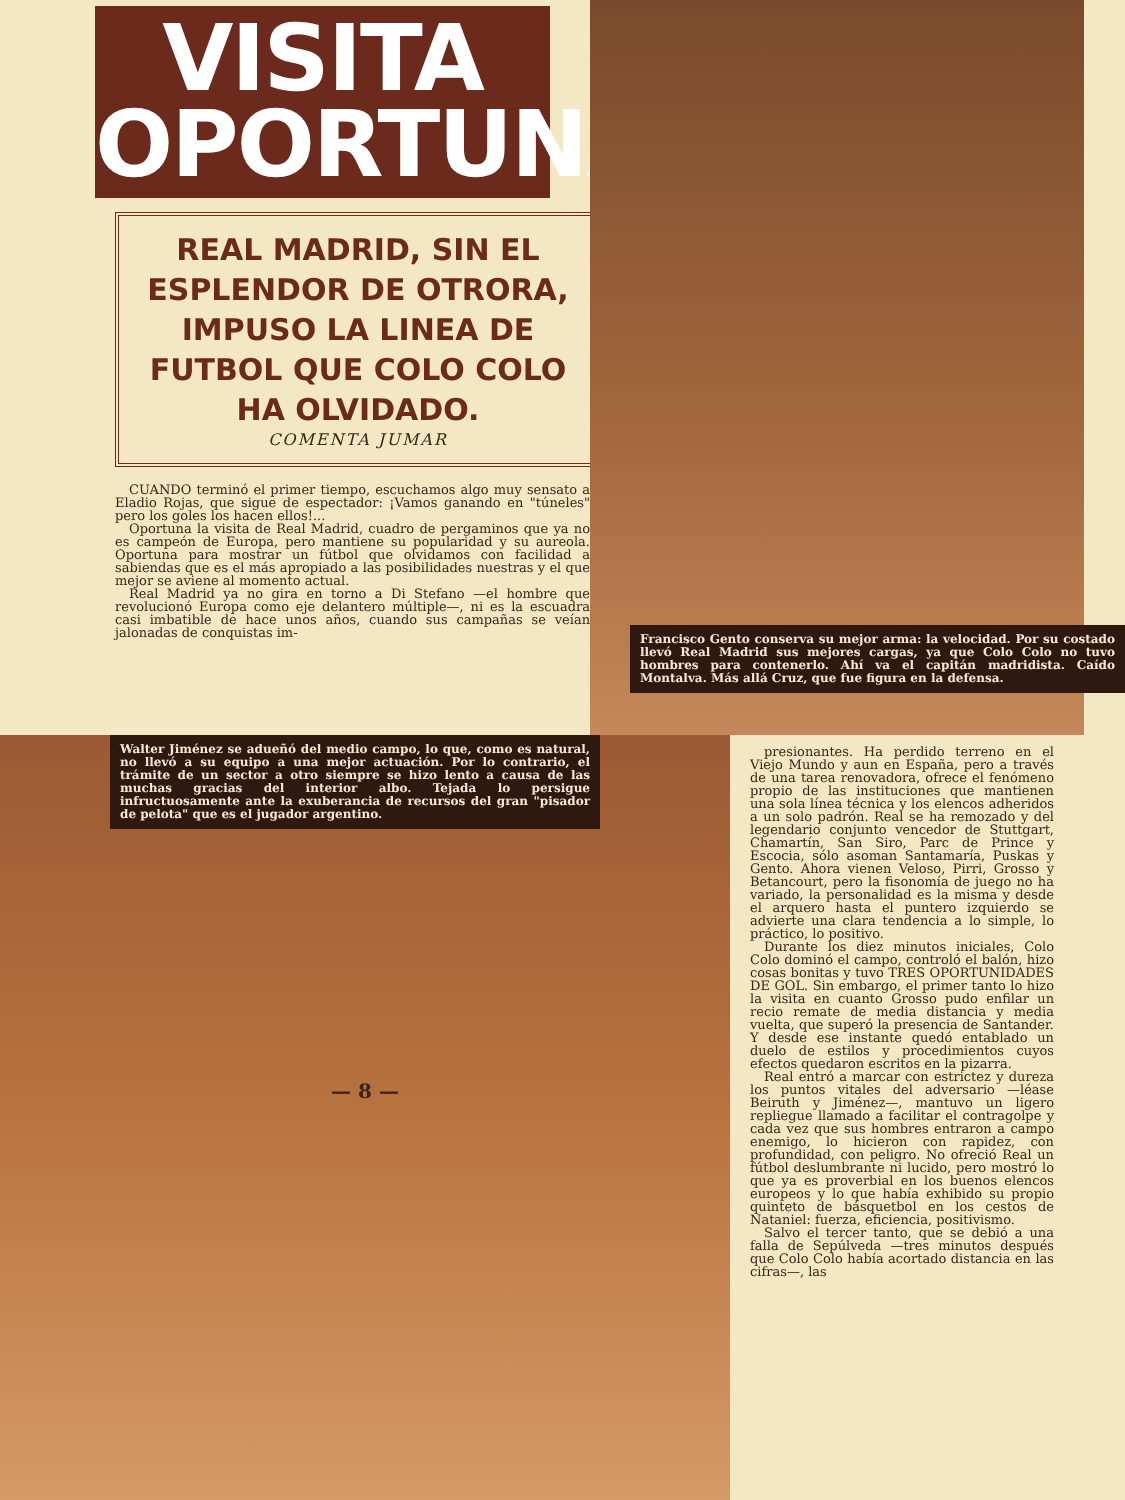VISITA OPORTUNA
REAL MADRID, SIN EL ESPLENDOR DE OTRORA, IMPUSO LA LINEA DE FUTBOL QUE COLO COLO HA OLVIDADO.
COMENTA JUMAR
CUANDO terminó el primer tiempo, escuchamos algo muy sensato a Eladio Rojas, que sigue de espectador: ¡Vamos ganando en "túneles" pero los goles los hacen ellos!...
Oportuna la visita de Real Madrid, cuadro de pergaminos que ya no es campeón de Europa, pero mantiene su popularidad y su aureola. Oportuna para mostrar un fútbol que olvidamos con facilidad a sabiendas que es el más apropiado a las posibilidades nuestras y el que mejor se aviene al momento actual.
Real Madrid ya no gira en torno a Di Stefano —el hombre que revolucionó Europa como eje delantero múltiple—, ni es la escuadra casi imbatible de hace unos años, cuando sus campañas se veían jalonadas de conquistas im-
Francisco Gento conserva su mejor arma: la velocidad. Por su costado llevó Real Madrid sus mejores cargas, ya que Colo Colo no tuvo hombres para contenerlo. Ahí va el capitán madridista. Caído Montalva. Más allá Cruz, que fue figura en la defensa.
Walter Jiménez se adueñó del medio campo, lo que, como es natural, no llevó a su equipo a una mejor actuación. Por lo contrario, el trámite de un sector a otro siempre se hizo lento a causa de las muchas gracias del interior albo. Tejada lo persigue infructuosamente ante la exuberancia de recursos del gran "pisador de pelota" que es el jugador argentino.
— 8 —
presionantes. Ha perdido terreno en el Viejo Mundo y aun en España, pero a través de una tarea renovadora, ofrece el fenómeno propio de las instituciones que mantienen una sola línea técnica y los elencos adheridos a un solo padrón. Real se ha remozado y del legendario conjunto vencedor de Stuttgart, Chamartín, San Siro, Parc de Prince y Escocia, sólo asoman Santamaría, Puskas y Gento. Ahora vienen Veloso, Pirri, Grosso y Betancourt, pero la fisonomía de juego no ha variado, la personalidad es la misma y desde el arquero hasta el puntero izquierdo se advierte una clara tendencia a lo simple, lo práctico, lo positivo.
Durante los diez minutos iniciales, Colo Colo dominó el campo, controló el balón, hizo cosas bonitas y tuvo TRES OPORTUNIDADES DE GOL. Sin embargo, el primer tanto lo hizo la visita en cuanto Grosso pudo enfilar un recio remate de media distancia y media vuelta, que superó la presencia de Santander. Y desde ese instante quedó entablado un duelo de estilos y procedimientos cuyos efectos quedaron escritos en la pizarra.
Real entró a marcar con estrictez y dureza los puntos vitales del adversario —léase Beiruth y Jiménez—, mantuvo un ligero repliegue llamado a facilitar el contragolpe y cada vez que sus hombres entraron a campo enemigo, lo hicieron con rapidez, con profundidad, con peligro. No ofreció Real un fútbol deslumbrante ni lucido, pero mostró lo que ya es proverbial en los buenos elencos europeos y lo que había exhibido su propio quinteto de básquetbol en los cestos de Nataniel: fuerza, eficiencia, positivismo.
Salvo el tercer tanto, que se debió a una falla de Sepúlveda —tres minutos después que Colo Colo había acortado distancia en las cifras—, las